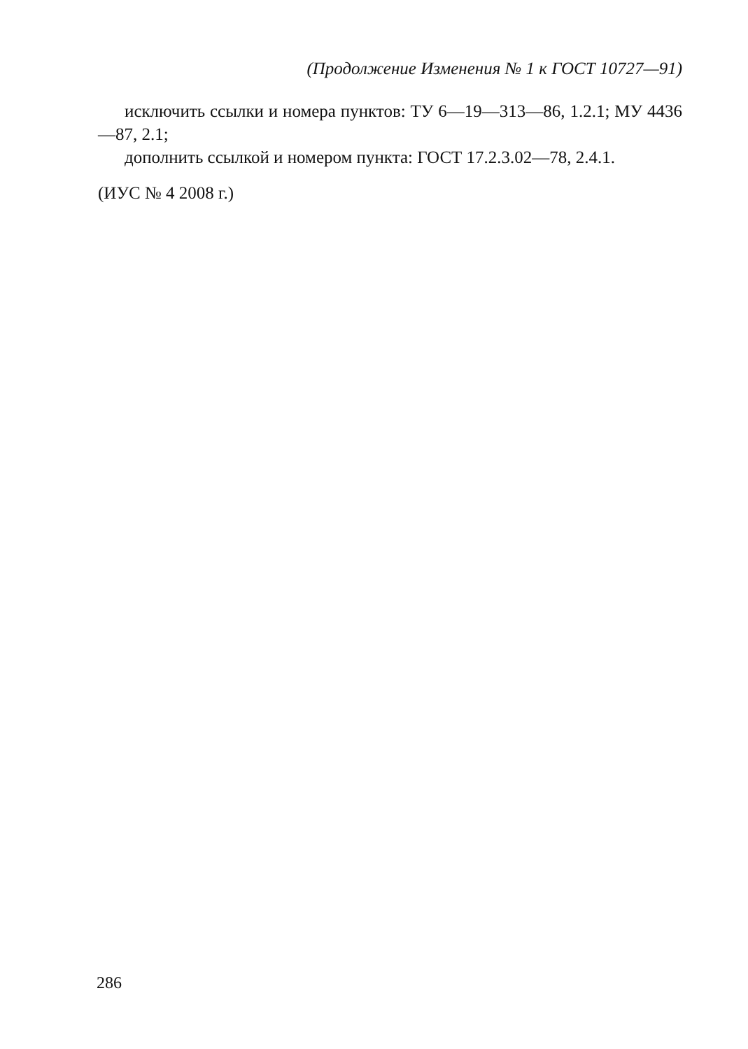(Продолжение Изменения № 1 к ГОСТ 10727—91)
исключить ссылки и номера пунктов: ТУ 6—19—313—86, 1.2.1; МУ 4436—87, 2.1;
дополнить ссылкой и номером пункта: ГОСТ 17.2.3.02—78, 2.4.1.
(ИУС № 4 2008 г.)
286